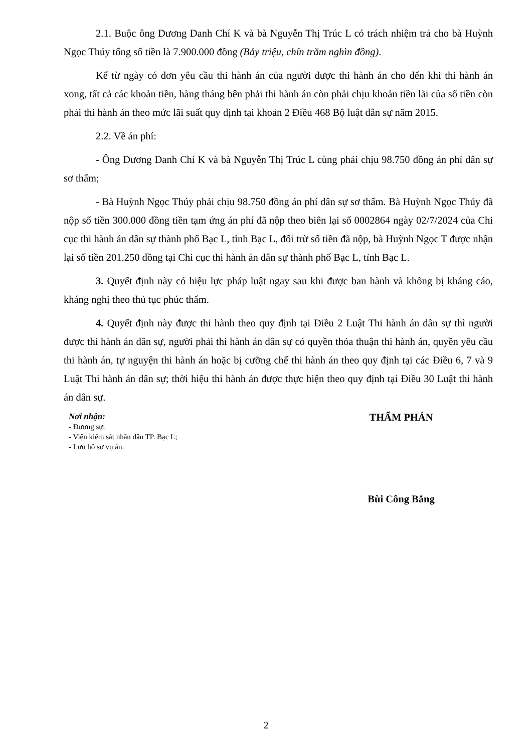2.1. Buộc ông Dương Danh Chí K và bà Nguyễn Thị Trúc L có trách nhiệm trả cho bà Huỳnh Ngọc Thúy tổng số tiền là 7.900.000 đồng (Bảy triệu, chín trăm nghìn đồng).
Kể từ ngày có đơn yêu cầu thi hành án của người được thi hành án cho đến khi thi hành án xong, tất cả các khoản tiền, hàng tháng bên phải thi hành án còn phải chịu khoản tiền lãi của số tiền còn phải thi hành án theo mức lãi suất quy định tại khoản 2 Điều 468 Bộ luật dân sự năm 2015.
2.2. Về án phí:
- Ông Dương Danh Chí K và bà Nguyễn Thị Trúc L cùng phải chịu 98.750 đồng án phí dân sự sơ thẩm;
- Bà Huỳnh Ngọc Thúy phải chịu 98.750 đồng án phí dân sự sơ thẩm. Bà Huỳnh Ngọc Thúy đã nộp số tiền 300.000 đồng tiền tạm ứng án phí đã nộp theo biên lại số 0002864 ngày 02/7/2024 của Chi cục thi hành án dân sự thành phố Bạc L, tỉnh Bạc L, đối trừ số tiền đã nộp, bà Huỳnh Ngọc T được nhận lại số tiền 201.250 đồng tại Chi cục thi hành án dân sự thành phố Bạc L, tỉnh Bạc L.
3. Quyết định này có hiệu lực pháp luật ngay sau khi được ban hành và không bị kháng cáo, kháng nghị theo thủ tục phúc thẩm.
4. Quyết định này được thi hành theo quy định tại Điều 2 Luật Thi hành án dân sự thì người được thi hành án dân sự, người phải thi hành án dân sự có quyền thỏa thuận thi hành án, quyền yêu cầu thi hành án, tự nguyện thi hành án hoặc bị cưỡng chế thi hành án theo quy định tại các Điều 6, 7 và 9 Luật Thi hành án dân sự; thời hiệu thi hành án được thực hiện theo quy định tại Điều 30 Luật thi hành án dân sự.
Nơi nhận:
- Đương sự;
- Viện kiểm sát nhân dân TP. Bạc L;
- Lưu hồ sơ vụ án.
THẨM PHÁN
Bùi Công Bằng
2